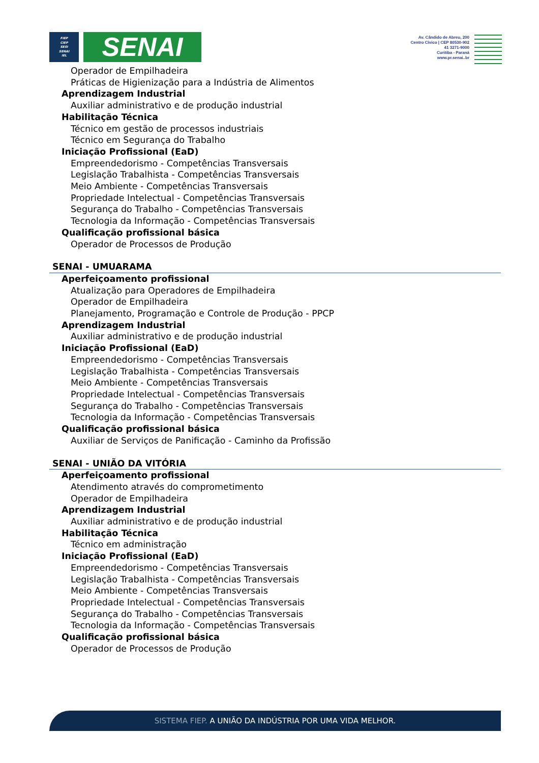FIEP
CIEP
SESI
SENAI
IEL
SENAI
Av. Cândido de Abreu, 200
Centro Cívico | CEP 80530-902
41 3271-9000
Curitiba - Paraná
www.pr.senai..br
Operador de Empilhadeira
Práticas de Higienização para a Indústria de Alimentos
Aprendizagem Industrial
Auxiliar administrativo e de produção industrial
Habilitação Técnica
Técnico em gestão de processos industriais
Técnico em Segurança do Trabalho
Iniciação Profissional (EaD)
Empreendedorismo - Competências Transversais
Legislação Trabalhista - Competências Transversais
Meio Ambiente - Competências Transversais
Propriedade Intelectual - Competências Transversais
Segurança do Trabalho - Competências Transversais
Tecnologia da Informação - Competências Transversais
Qualificação profissional básica
Operador de Processos de Produção
SENAI - UMUARAMA
Aperfeiçoamento profissional
Atualização para Operadores de Empilhadeira
Operador de Empilhadeira
Planejamento, Programação e Controle de Produção - PPCP
Aprendizagem Industrial
Auxiliar administrativo e de produção industrial
Iniciação Profissional (EaD)
Empreendedorismo - Competências Transversais
Legislação Trabalhista - Competências Transversais
Meio Ambiente - Competências Transversais
Propriedade Intelectual - Competências Transversais
Segurança do Trabalho - Competências Transversais
Tecnologia da Informação - Competências Transversais
Qualificação profissional básica
Auxiliar de Serviços de Panificação - Caminho da Profissão
SENAI - UNIÃO DA VITÓRIA
Aperfeiçoamento profissional
Atendimento através do comprometimento
Operador de Empilhadeira
Aprendizagem Industrial
Auxiliar administrativo e de produção industrial
Habilitação Técnica
Técnico em administração
Iniciação Profissional (EaD)
Empreendedorismo - Competências Transversais
Legislação Trabalhista - Competências Transversais
Meio Ambiente - Competências Transversais
Propriedade Intelectual - Competências Transversais
Segurança do Trabalho - Competências Transversais
Tecnologia da Informação - Competências Transversais
Qualificação profissional básica
Operador de Processos de Produção
SISTEMA FIEP. A UNIÃO DA INDÚSTRIA POR UMA VIDA MELHOR.